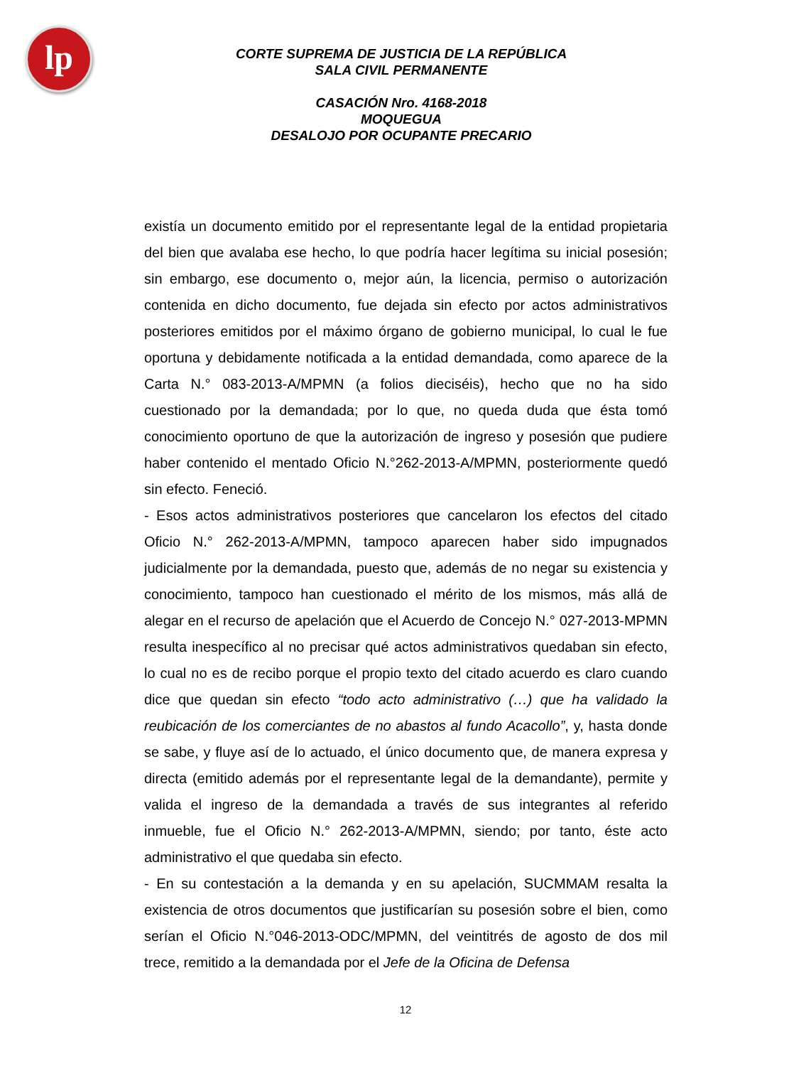lp
CORTE SUPREMA DE JUSTICIA DE LA REPÚBLICA
SALA CIVIL PERMANENTE
CASACIÓN Nro. 4168-2018
MOQUEGUA
DESALOJO POR OCUPANTE PRECARIO
existía un documento emitido por el representante legal de la entidad propietaria del bien que avalaba ese hecho, lo que podría hacer legítima su inicial posesión; sin embargo, ese documento o, mejor aún, la licencia, permiso o autorización contenida en dicho documento, fue dejada sin efecto por actos administrativos posteriores emitidos por el máximo órgano de gobierno municipal, lo cual le fue oportuna y debidamente notificada a la entidad demandada, como aparece de la Carta N.° 083-2013-A/MPMN (a folios dieciséis), hecho que no ha sido cuestionado por la demandada; por lo que, no queda duda que ésta tomó conocimiento oportuno de que la autorización de ingreso y posesión que pudiere haber contenido el mentado Oficio N.°262-2013-A/MPMN, posteriormente quedó sin efecto. Feneció.
- Esos actos administrativos posteriores que cancelaron los efectos del citado Oficio N.° 262-2013-A/MPMN, tampoco aparecen haber sido impugnados judicialmente por la demandada, puesto que, además de no negar su existencia y conocimiento, tampoco han cuestionado el mérito de los mismos, más allá de alegar en el recurso de apelación que el Acuerdo de Concejo N.° 027-2013-MPMN resulta inespecífico al no precisar qué actos administrativos quedaban sin efecto, lo cual no es de recibo porque el propio texto del citado acuerdo es claro cuando dice que quedan sin efecto “todo acto administrativo (…) que ha validado la reubicación de los comerciantes de no abastos al fundo Acacollo”, y, hasta donde se sabe, y fluye así de lo actuado, el único documento que, de manera expresa y directa (emitido además por el representante legal de la demandante), permite y valida el ingreso de la demandada a través de sus integrantes al referido inmueble, fue el Oficio N.° 262-2013-A/MPMN, siendo; por tanto, éste acto administrativo el que quedaba sin efecto.
- En su contestación a la demanda y en su apelación, SUCMMAM resalta la existencia de otros documentos que justificarían su posesión sobre el bien, como serían el Oficio N.°046-2013-ODC/MPMN, del veintitrés de agosto de dos mil trece, remitido a la demandada por el Jefe de la Oficina de Defensa
12